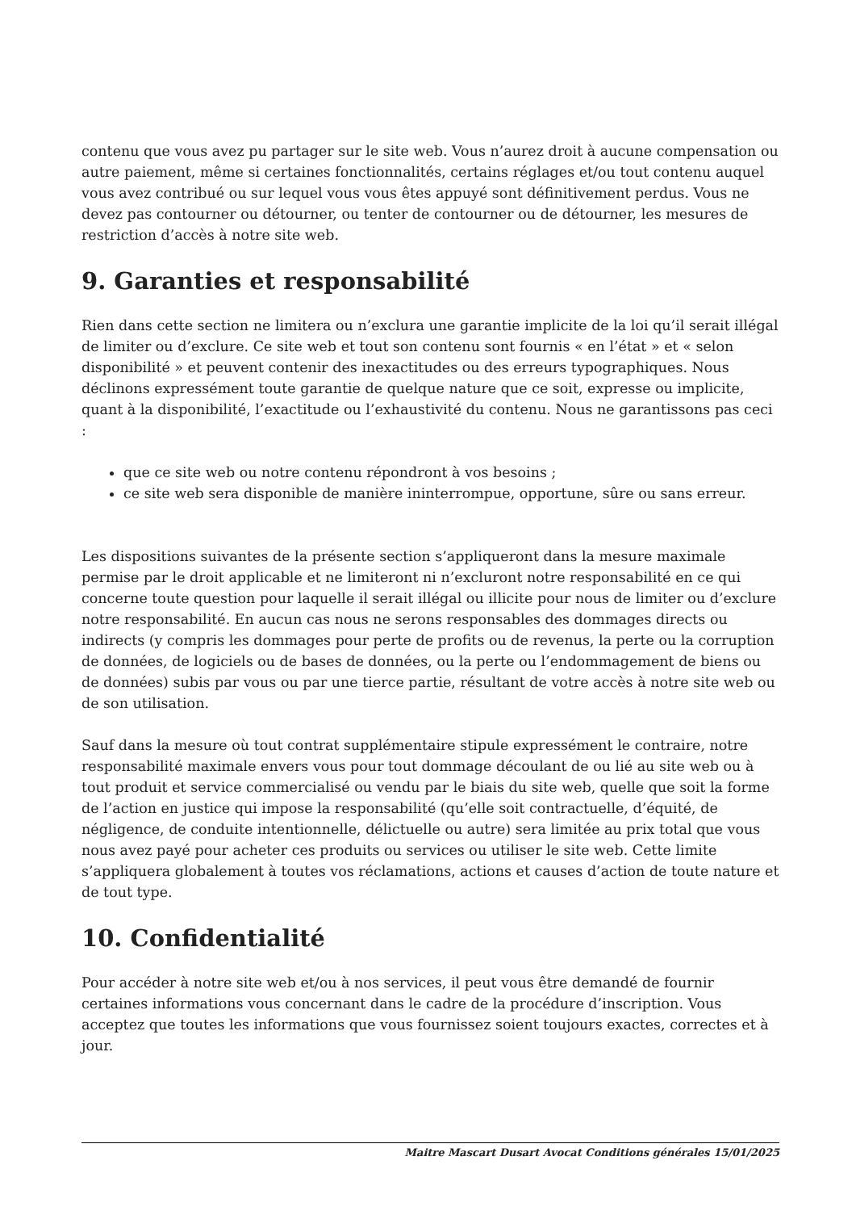contenu que vous avez pu partager sur le site web. Vous n’aurez droit à aucune compensation ou autre paiement, même si certaines fonctionnalités, certains réglages et/ou tout contenu auquel vous avez contribué ou sur lequel vous vous êtes appuyé sont définitivement perdus. Vous ne devez pas contourner ou détourner, ou tenter de contourner ou de détourner, les mesures de restriction d’accès à notre site web.
9. Garanties et responsabilité
Rien dans cette section ne limitera ou n’exclura une garantie implicite de la loi qu’il serait illégal de limiter ou d’exclure. Ce site web et tout son contenu sont fournis « en l’état » et « selon disponibilité » et peuvent contenir des inexactitudes ou des erreurs typographiques. Nous déclinons expressément toute garantie de quelque nature que ce soit, expresse ou implicite, quant à la disponibilité, l’exactitude ou l’exhaustivité du contenu. Nous ne garantissons pas ceci :
que ce site web ou notre contenu répondront à vos besoins ;
ce site web sera disponible de manière ininterrompue, opportune, sûre ou sans erreur.
Les dispositions suivantes de la présente section s’appliqueront dans la mesure maximale permise par le droit applicable et ne limiteront ni n’excluront notre responsabilité en ce qui concerne toute question pour laquelle il serait illégal ou illicite pour nous de limiter ou d’exclure notre responsabilité. En aucun cas nous ne serons responsables des dommages directs ou indirects (y compris les dommages pour perte de profits ou de revenus, la perte ou la corruption de données, de logiciels ou de bases de données, ou la perte ou l’endommagement de biens ou de données) subis par vous ou par une tierce partie, résultant de votre accès à notre site web ou de son utilisation.
Sauf dans la mesure où tout contrat supplémentaire stipule expressément le contraire, notre responsabilité maximale envers vous pour tout dommage découlant de ou lié au site web ou à tout produit et service commercialisé ou vendu par le biais du site web, quelle que soit la forme de l’action en justice qui impose la responsabilité (qu’elle soit contractuelle, d’équité, de négligence, de conduite intentionnelle, délictuelle ou autre) sera limitée au prix total que vous nous avez payé pour acheter ces produits ou services ou utiliser le site web. Cette limite s’appliquera globalement à toutes vos réclamations, actions et causes d’action de toute nature et de tout type.
10. Confidentialité
Pour accéder à notre site web et/ou à nos services, il peut vous être demandé de fournir certaines informations vous concernant dans le cadre de la procédure d’inscription. Vous acceptez que toutes les informations que vous fournissez soient toujours exactes, correctes et à jour.
Maitre Mascart Dusart Avocat Conditions générales 15/01/2025